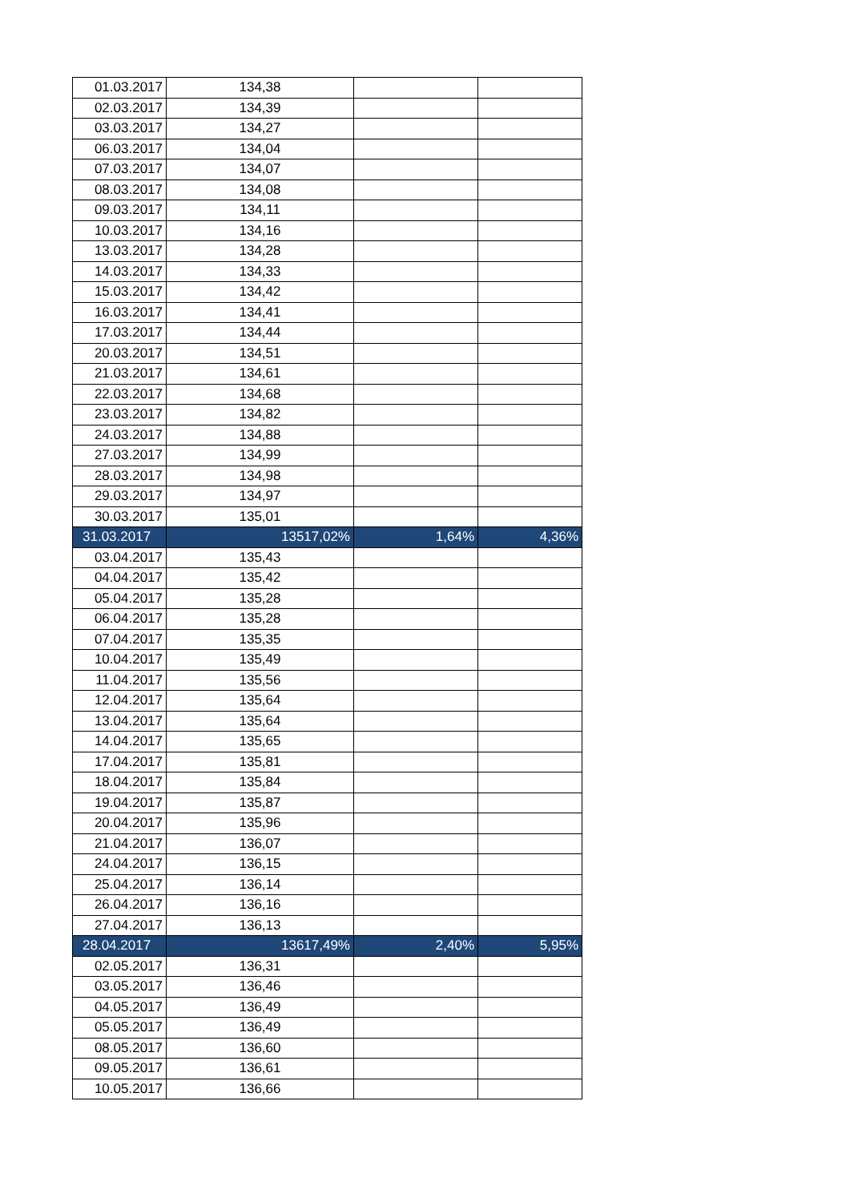| 01.03.2017 | 134,38 | | |
| 02.03.2017 | 134,39 | | |
| 03.03.2017 | 134,27 | | |
| 06.03.2017 | 134,04 | | |
| 07.03.2017 | 134,07 | | |
| 08.03.2017 | 134,08 | | |
| 09.03.2017 | 134,11 | | |
| 10.03.2017 | 134,16 | | |
| 13.03.2017 | 134,28 | | |
| 14.03.2017 | 134,33 | | |
| 15.03.2017 | 134,42 | | |
| 16.03.2017 | 134,41 | | |
| 17.03.2017 | 134,44 | | |
| 20.03.2017 | 134,51 | | |
| 21.03.2017 | 134,61 | | |
| 22.03.2017 | 134,68 | | |
| 23.03.2017 | 134,82 | | |
| 24.03.2017 | 134,88 | | |
| 27.03.2017 | 134,99 | | |
| 28.03.2017 | 134,98 | | |
| 29.03.2017 | 134,97 | | |
| 30.03.2017 | 135,01 | | |
| 31.03.2017 | 13517,02% | 1,64% | 4,36% |
| 03.04.2017 | 135,43 | | |
| 04.04.2017 | 135,42 | | |
| 05.04.2017 | 135,28 | | |
| 06.04.2017 | 135,28 | | |
| 07.04.2017 | 135,35 | | |
| 10.04.2017 | 135,49 | | |
| 11.04.2017 | 135,56 | | |
| 12.04.2017 | 135,64 | | |
| 13.04.2017 | 135,64 | | |
| 14.04.2017 | 135,65 | | |
| 17.04.2017 | 135,81 | | |
| 18.04.2017 | 135,84 | | |
| 19.04.2017 | 135,87 | | |
| 20.04.2017 | 135,96 | | |
| 21.04.2017 | 136,07 | | |
| 24.04.2017 | 136,15 | | |
| 25.04.2017 | 136,14 | | |
| 26.04.2017 | 136,16 | | |
| 27.04.2017 | 136,13 | | |
| 28.04.2017 | 13617,49% | 2,40% | 5,95% |
| 02.05.2017 | 136,31 | | |
| 03.05.2017 | 136,46 | | |
| 04.05.2017 | 136,49 | | |
| 05.05.2017 | 136,49 | | |
| 08.05.2017 | 136,60 | | |
| 09.05.2017 | 136,61 | | |
| 10.05.2017 | 136,66 | | |